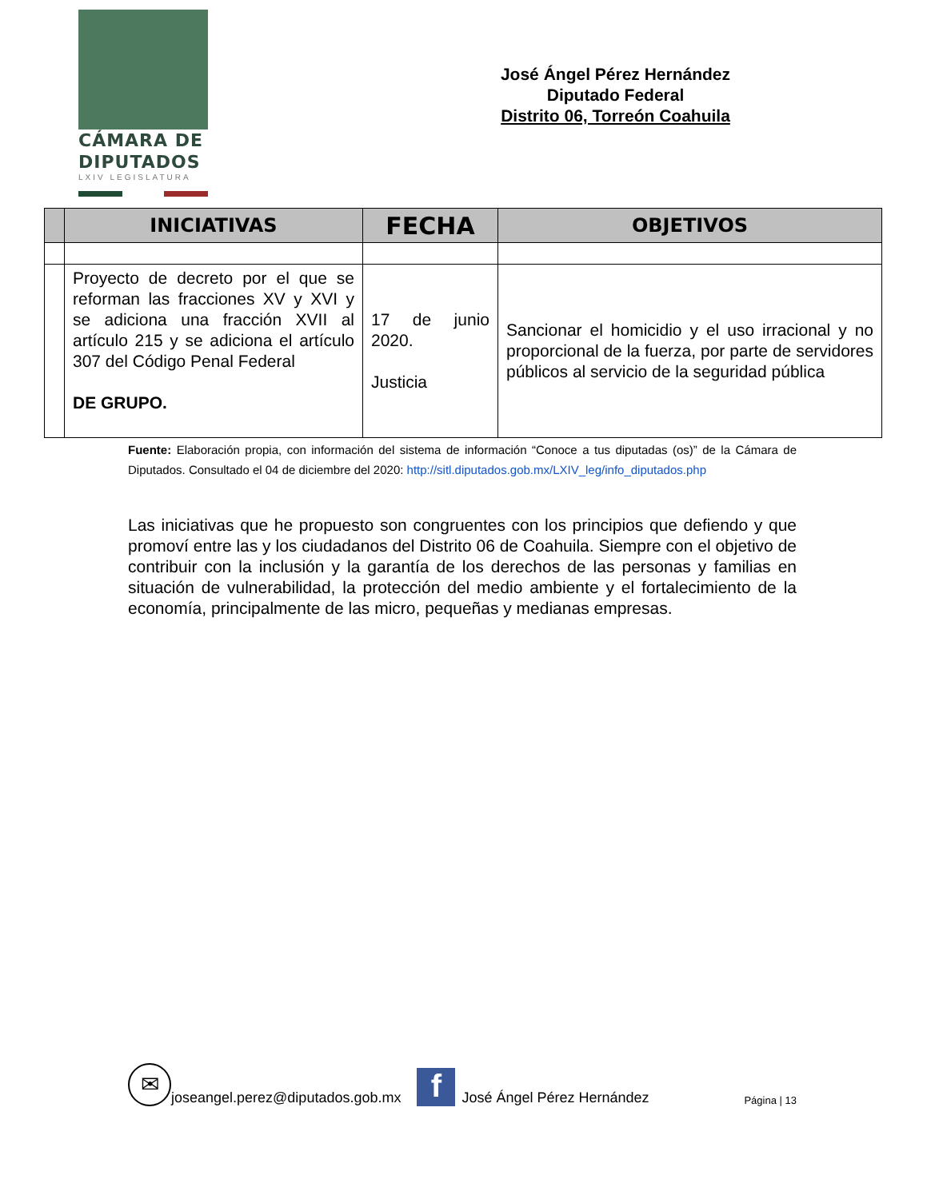CÁMARA DE
DIPUTADOS
LXIV LEGISLATURA
José Ángel Pérez Hernández
Diputado Federal
Distrito 06, Torreón Coahuila
| | INICIATIVAS | FECHA | OBJETIVOS |
| --- | --- | --- | --- |
| | Proyecto de decreto por el que se reforman las fracciones XV y XVI y se adiciona una fracción XVII al artículo 215 y se adiciona el artículo 307 del Código Penal Federal DE GRUPO. | 17 de junio 2020. Justicia | Sancionar el homicidio y el uso irracional y no proporcional de la fuerza, por parte de servidores públicos al servicio de la seguridad pública |
Fuente: Elaboración propia, con información del sistema de información “Conoce a tus diputadas (os)” de la Cámara de Diputados. Consultado el 04 de diciembre del 2020: http://sitl.diputados.gob.mx/LXIV_leg/info_diputados.php
Las iniciativas que he propuesto son congruentes con los principios que defiendo y que promoví entre las y los ciudadanos del Distrito 06 de Coahuila. Siempre con el objetivo de contribuir con la inclusión y la garantía de los derechos de las personas y familias en situación de vulnerabilidad, la protección del medio ambiente y el fortalecimiento de la economía, principalmente de las micro, pequeñas y medianas empresas.
✉ joseangel.perez@diputados.gob.mx f José Ángel Pérez Hernández Página | 13